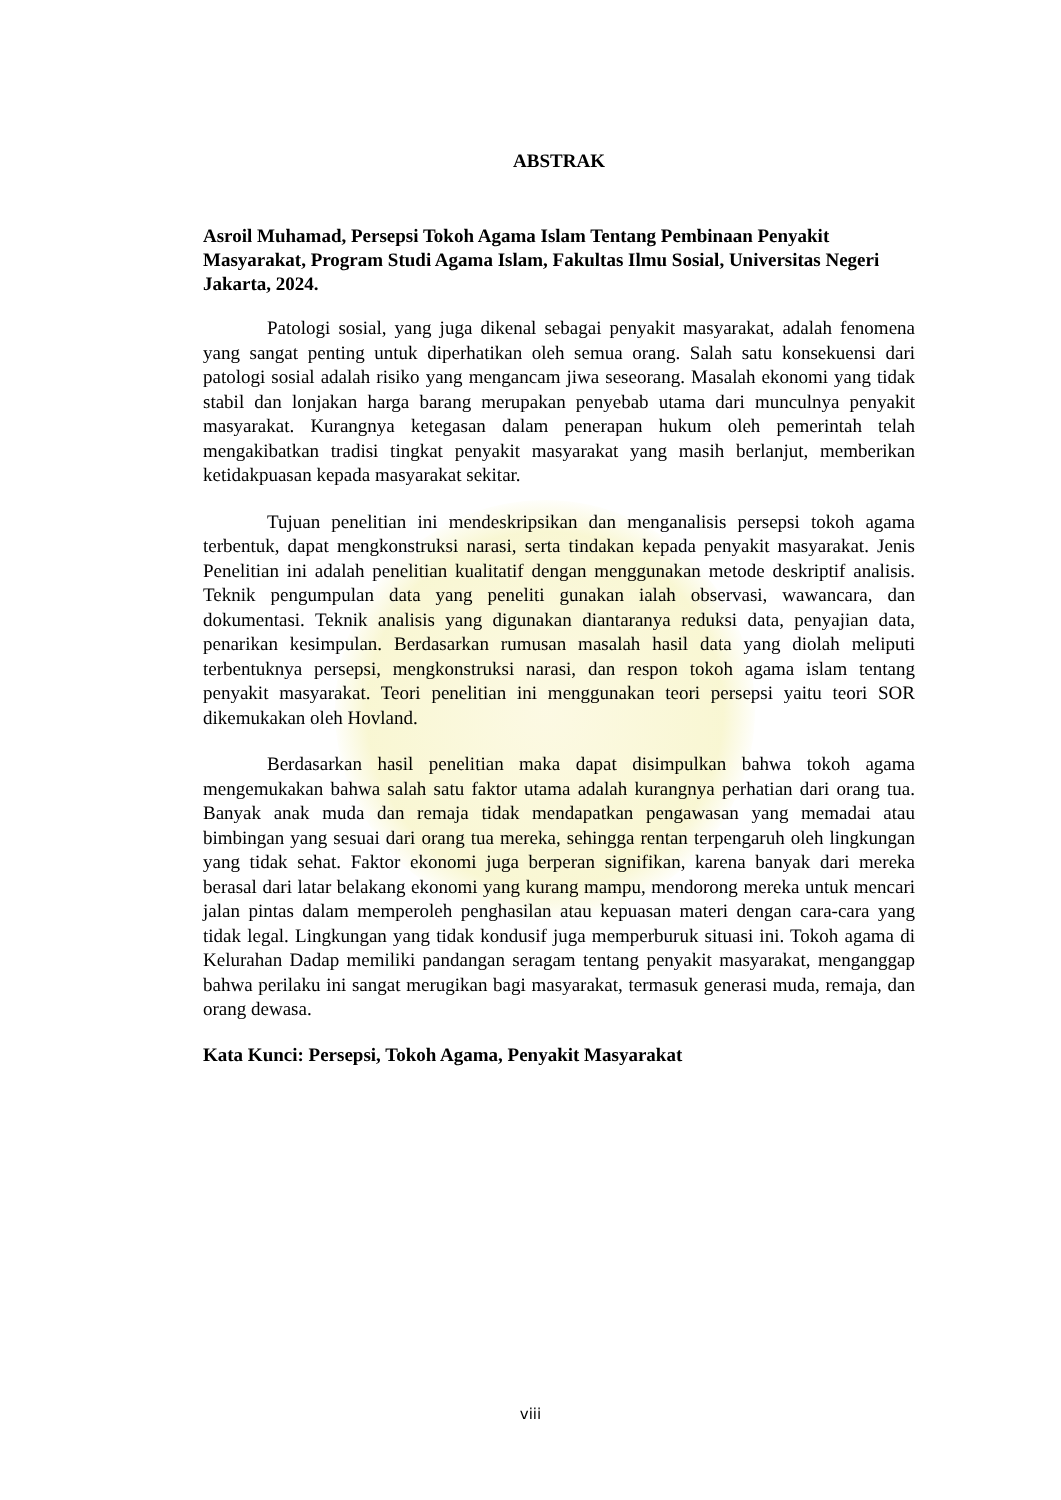ABSTRAK
Asroil Muhamad, Persepsi Tokoh Agama Islam Tentang Pembinaan Penyakit Masyarakat, Program Studi Agama Islam, Fakultas Ilmu Sosial, Universitas Negeri Jakarta, 2024.
Patologi sosial, yang juga dikenal sebagai penyakit masyarakat, adalah fenomena yang sangat penting untuk diperhatikan oleh semua orang. Salah satu konsekuensi dari patologi sosial adalah risiko yang mengancam jiwa seseorang. Masalah ekonomi yang tidak stabil dan lonjakan harga barang merupakan penyebab utama dari munculnya penyakit masyarakat. Kurangnya ketegasan dalam penerapan hukum oleh pemerintah telah mengakibatkan tradisi tingkat penyakit masyarakat yang masih berlanjut, memberikan ketidakpuasan kepada masyarakat sekitar.
Tujuan penelitian ini mendeskripsikan dan menganalisis persepsi tokoh agama terbentuk, dapat mengkonstruksi narasi, serta tindakan kepada penyakit masyarakat. Jenis Penelitian ini adalah penelitian kualitatif dengan menggunakan metode deskriptif analisis. Teknik pengumpulan data yang peneliti gunakan ialah observasi, wawancara, dan dokumentasi. Teknik analisis yang digunakan diantaranya reduksi data, penyajian data, penarikan kesimpulan. Berdasarkan rumusan masalah hasil data yang diolah meliputi terbentuknya persepsi, mengkonstruksi narasi, dan respon tokoh agama islam tentang penyakit masyarakat. Teori penelitian ini menggunakan teori persepsi yaitu teori SOR dikemukakan oleh Hovland.
Berdasarkan hasil penelitian maka dapat disimpulkan bahwa tokoh agama mengemukakan bahwa salah satu faktor utama adalah kurangnya perhatian dari orang tua. Banyak anak muda dan remaja tidak mendapatkan pengawasan yang memadai atau bimbingan yang sesuai dari orang tua mereka, sehingga rentan terpengaruh oleh lingkungan yang tidak sehat. Faktor ekonomi juga berperan signifikan, karena banyak dari mereka berasal dari latar belakang ekonomi yang kurang mampu, mendorong mereka untuk mencari jalan pintas dalam memperoleh penghasilan atau kepuasan materi dengan cara-cara yang tidak legal. Lingkungan yang tidak kondusif juga memperburuk situasi ini. Tokoh agama di Kelurahan Dadap memiliki pandangan seragam tentang penyakit masyarakat, menganggap bahwa perilaku ini sangat merugikan bagi masyarakat, termasuk generasi muda, remaja, dan orang dewasa.
Kata Kunci: Persepsi, Tokoh Agama, Penyakit Masyarakat
viii